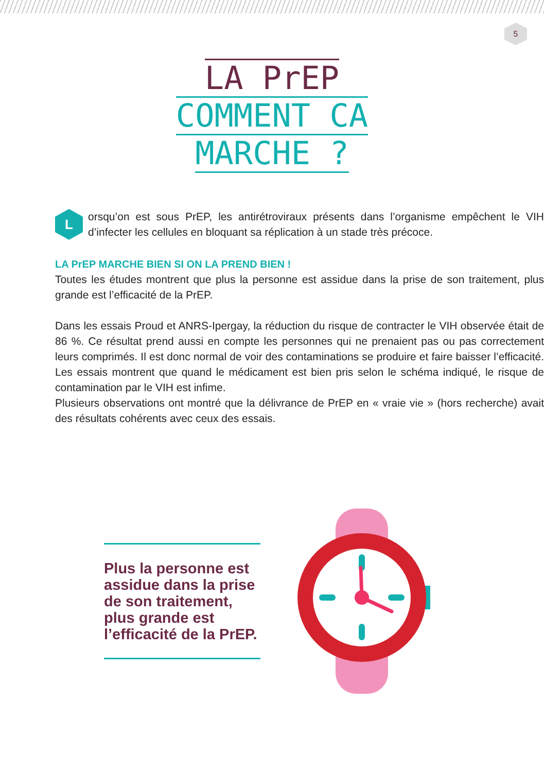5
LA PrEP
COMMENT CA
MARCHE ?
L
orsqu’on est sous PrEP, les antirétroviraux présents dans l’organisme empêchent le VIH d’infecter les cellules en bloquant sa réplication à un stade très précoce.
LA PrEP MARCHE BIEN SI ON LA PREND BIEN !
Toutes les études montrent que plus la personne est assidue dans la prise de son traitement, plus grande est l’efficacité de la PrEP.
Dans les essais Proud et ANRS-Ipergay, la réduction du risque de contracter le VIH observée était de 86 %. Ce résultat prend aussi en compte les personnes qui ne prenaient pas ou pas correctement leurs comprimés. Il est donc normal de voir des contaminations se produire et faire baisser l’efficacité. Les essais montrent que quand le médicament est bien pris selon le schéma indiqué, le risque de contamination par le VIH est infime.
Plusieurs observations ont montré que la délivrance de PrEP en « vraie vie » (hors recherche) avait des résultats cohérents avec ceux des essais.
Plus la personne est assidue dans la prise de son traitement, plus grande est l’efficacité de la PrEP.